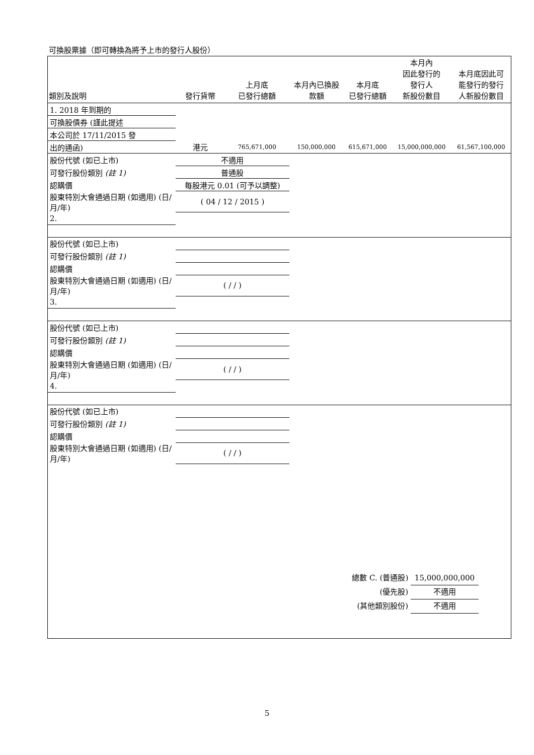可換股票據（即可轉換為將予上市的發行人股份）
| 類別及說明 | 發行貨幣 | 上月底 已發行總額 | 本月內已換股 款額 | 本月底 已發行總額 | 本月內 因此發行的 發行人 新股份數目 | 本月底因此可 能發行的發行 人新股份數目 |
| --- | --- | --- | --- | --- | --- | --- |
| 1. 2018 年到期的 | | | | | | |
| 可換股債券 (謹此提述 | | | | | | |
| 本公司於 17/11/2015 發 | | | | | | |
| 出的通函) | 港元 | 765,671,000 | 150,000,000 | 615,671,000 | 15,000,000,000 | 61,567,100,000 |
| 股份代號 (如已上市) | 不適用 | | | | | |
| 可發行股份類別 (註 1) | 普通股 | | | | | |
| 認購價 | 每股港元 0.01 (可予以調整) | | | | | |
| 股東特別大會通過日期 (如適用) (日/月/年) | ( 04 / 12 / 2015 ) | | | | | |
| 2. | | | | | | |
| 股份代號 (如已上市) | | | | | | |
| 可發行股份類別 (註 1) | | | | | | |
| 認購價 | | | | | | |
| 股東特別大會通過日期 (如適用) (日/月/年) | ( / / ) | | | | | |
| 3. | | | | | | |
| 股份代號 (如已上市) | | | | | | |
| 可發行股份類別 (註 1) | | | | | | |
| 認購價 | | | | | | |
| 股東特別大會通過日期 (如適用) (日/月/年) | ( / / ) | | | | | |
| 4. | | | | | | |
| 股份代號 (如已上市) | | | | | | |
| 可發行股份類別 (註 1) | | | | | | |
| 認購價 | | | | | | |
| 股東特別大會通過日期 (如適用) (日/月/年) | ( / / ) | | | | | |
總數 C. (普通股) 15,000,000,000
(優先股) 不適用
(其他類別股份) 不適用
5